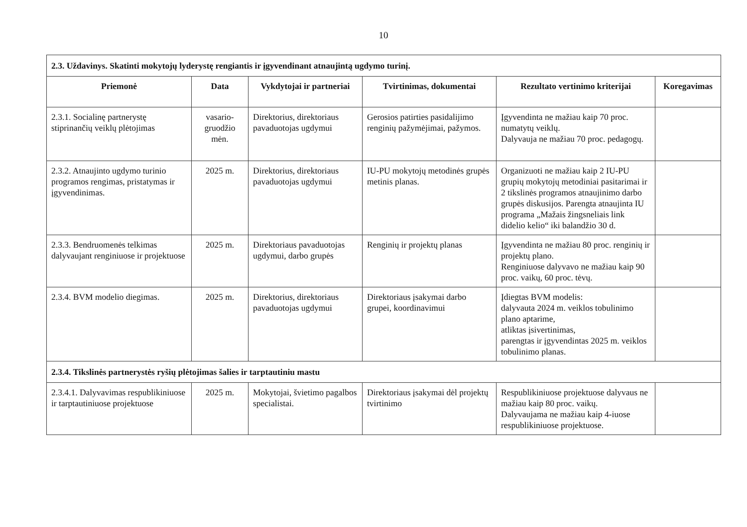10
| 2.3. Uždavinys. Skatinti mokytojų lyderystę rengiantis ir įgyvendinant atnaujintą ugdymo turinį. | | | | | |
| Priemonė | Data | Vykdytojai ir partneriai | Tvirtinimas, dokumentai | Rezultato vertinimo kriterijai | Koregavimas |
| 2.3.1. Socialinę partnerystę stiprinančių veiklų plėtojimas | vasario-gruodžio mėn. | Direktorius, direktoriaus pavaduotojas ugdymui | Gerosios patirties pasidalijimo renginių pažymėjimai, pažymos. | Įgyvendinta ne mažiau kaip 70 proc. numatytų veiklų. Dalyvauja ne mažiau 70 proc. pedagogų. | |
| 2.3.2. Atnaujinto ugdymo turinio programos rengimas, pristatymas ir įgyvendinimas. | 2025 m. | Direktorius, direktoriaus pavaduotojas ugdymui | IU-PU mokytojų metodinės grupės metinis planas. | Organizuoti ne mažiau kaip 2 IU-PU grupių mokytojų metodiniai pasitarimai ir 2 tikslinės programos atnaujinimo darbo grupės diskusijos. Parengta atnaujinta IU programa „Mažais žingsneliais link didelio kelio“ iki balandžio 30 d. | |
| 2.3.3. Bendruomenės telkimas dalyvaujant renginiuose ir projektuose | 2025 m. | Direktoriaus pavaduotojas ugdymui, darbo grupės | Renginių ir projektų planas | Įgyvendinta ne mažiau 80 proc. renginių ir projektų plano. Renginiuose dalyvavo ne mažiau kaip 90 proc. vaikų, 60 proc. tėvų. | |
| 2.3.4. BVM modelio diegimas. | 2025 m. | Direktorius, direktoriaus pavaduotojas ugdymui | Direktoriaus įsakymai darbo grupei, koordinavimui | Įdiegtas BVM modelis: dalyvauta 2024 m. veiklos tobulinimo plano aptarime, atliktas įsivertinimas, parengtas ir įgyvendintas 2025 m. veiklos tobulinimo planas. | |
| 2.3.4. Tikslinės partnerystės ryšių plėtojimas šalies ir tarptautiniu mastu | | | | | |
| 2.3.4.1. Dalyvavimas respublikiniuose ir tarptautiniuose projektuose | 2025 m. | Mokytojai, švietimo pagalbos specialistai. | Direktoriaus įsakymai dėl projektų tvirtinimo | Respublikiniuose projektuose dalyvaus ne mažiau kaip 80 proc. vaikų. Dalyvaujama ne mažiau kaip 4-iuose respublikiniuose projektuose. | |